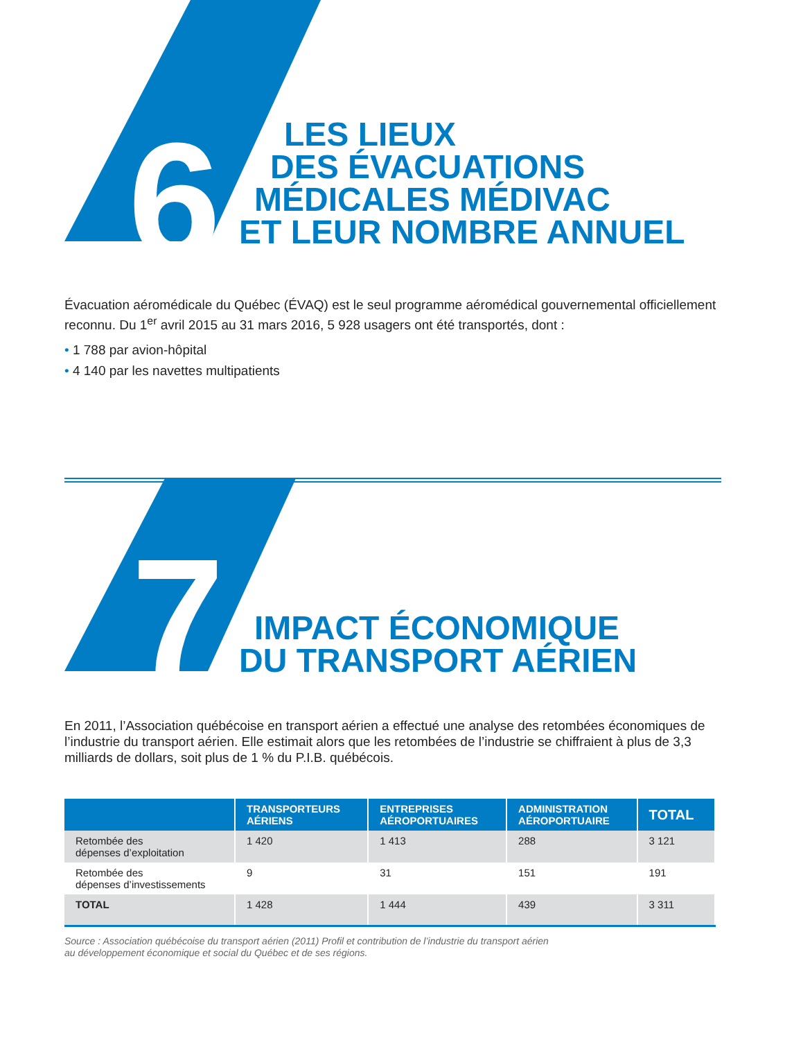6
7
LES LIEUX
DES ÉVACUATIONS
MÉDICALES MÉDIVAC
ET LEUR NOMBRE ANNUEL
Évacuation aéromédicale du Québec (ÉVAQ) est le seul programme aéromédical gouvernemental officiellement reconnu. Du 1<sup>er</sup> avril 2015 au 31 mars 2016, 5 928 usagers ont été transportés, dont :
• 1 788 par avion-hôpital
• 4 140 par les navettes multipatients
IMPACT ÉCONOMIQUE
DU TRANSPORT AÉRIEN
En 2011, l’Association québécoise en transport aérien a effectué une analyse des retombées économiques de l’industrie du transport aérien. Elle estimait alors que les retombées de l’industrie se chiffraient à plus de 3,3 milliards de dollars, soit plus de 1 % du P.I.B. québécois.
| | TRANSPORTEURS AÉRIENS | ENTREPRISES AÉROPORTUAIRES | ADMINISTRATION AÉROPORTUAIRE | TOTAL |
| --- | --- | --- | --- | --- |
| Retombée des dépenses d’exploitation | 1 420 | 1 413 | 288 | 3 121 |
| Retombée des dépenses d’investissements | 9 | 31 | 151 | 191 |
| TOTAL | 1 428 | 1 444 | 439 | 3 311 |
Source : Association québécoise du transport aérien (2011) Profil et contribution de l’industrie du transport aérien
au développement économique et social du Québec et de ses régions.